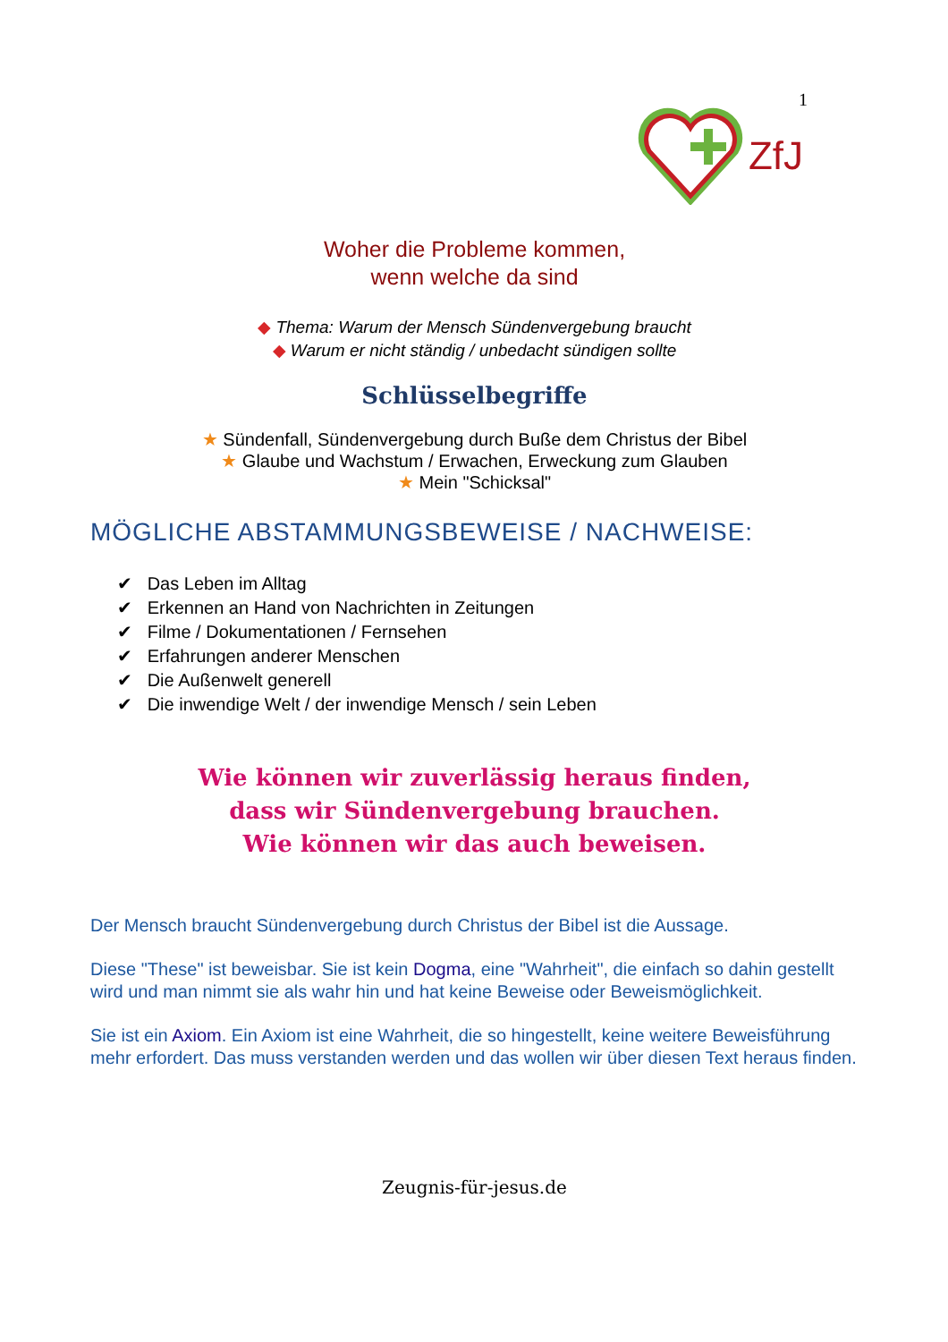1
ZfJ
Woher die Probleme kommen,
wenn welche da sind
◆ Thema: Warum der Mensch Sündenvergebung braucht
◆ Warum er nicht ständig / unbedacht sündigen sollte
Schlüsselbegriffe
★ Sündenfall, Sündenvergebung durch Buße dem Christus der Bibel
★ Glaube und Wachstum / Erwachen, Erweckung zum Glauben
★ Mein "Schicksal"
MÖGLICHE ABSTAMMUNGSBEWEISE / NACHWEISE:
✔ Das Leben im Alltag
✔ Erkennen an Hand von Nachrichten in Zeitungen
✔ Filme / Dokumentationen / Fernsehen
✔ Erfahrungen anderer Menschen
✔ Die Außenwelt generell
✔ Die inwendige Welt / der inwendige Mensch / sein Leben
Wie können wir zuverlässig heraus finden,
dass wir Sündenvergebung brauchen.
Wie können wir das auch beweisen.
Der Mensch braucht Sündenvergebung durch Christus der Bibel ist die Aussage.
Diese "These" ist beweisbar. Sie ist kein Dogma, eine "Wahrheit", die einfach so dahin gestellt wird und man nimmt sie als wahr hin und hat keine Beweise oder Beweismöglichkeit.
Sie ist ein Axiom. Ein Axiom ist eine Wahrheit, die so hingestellt, keine weitere Beweisführung mehr erfordert. Das muss verstanden werden und das wollen wir über diesen Text heraus finden.
Zeugnis-für-jesus.de